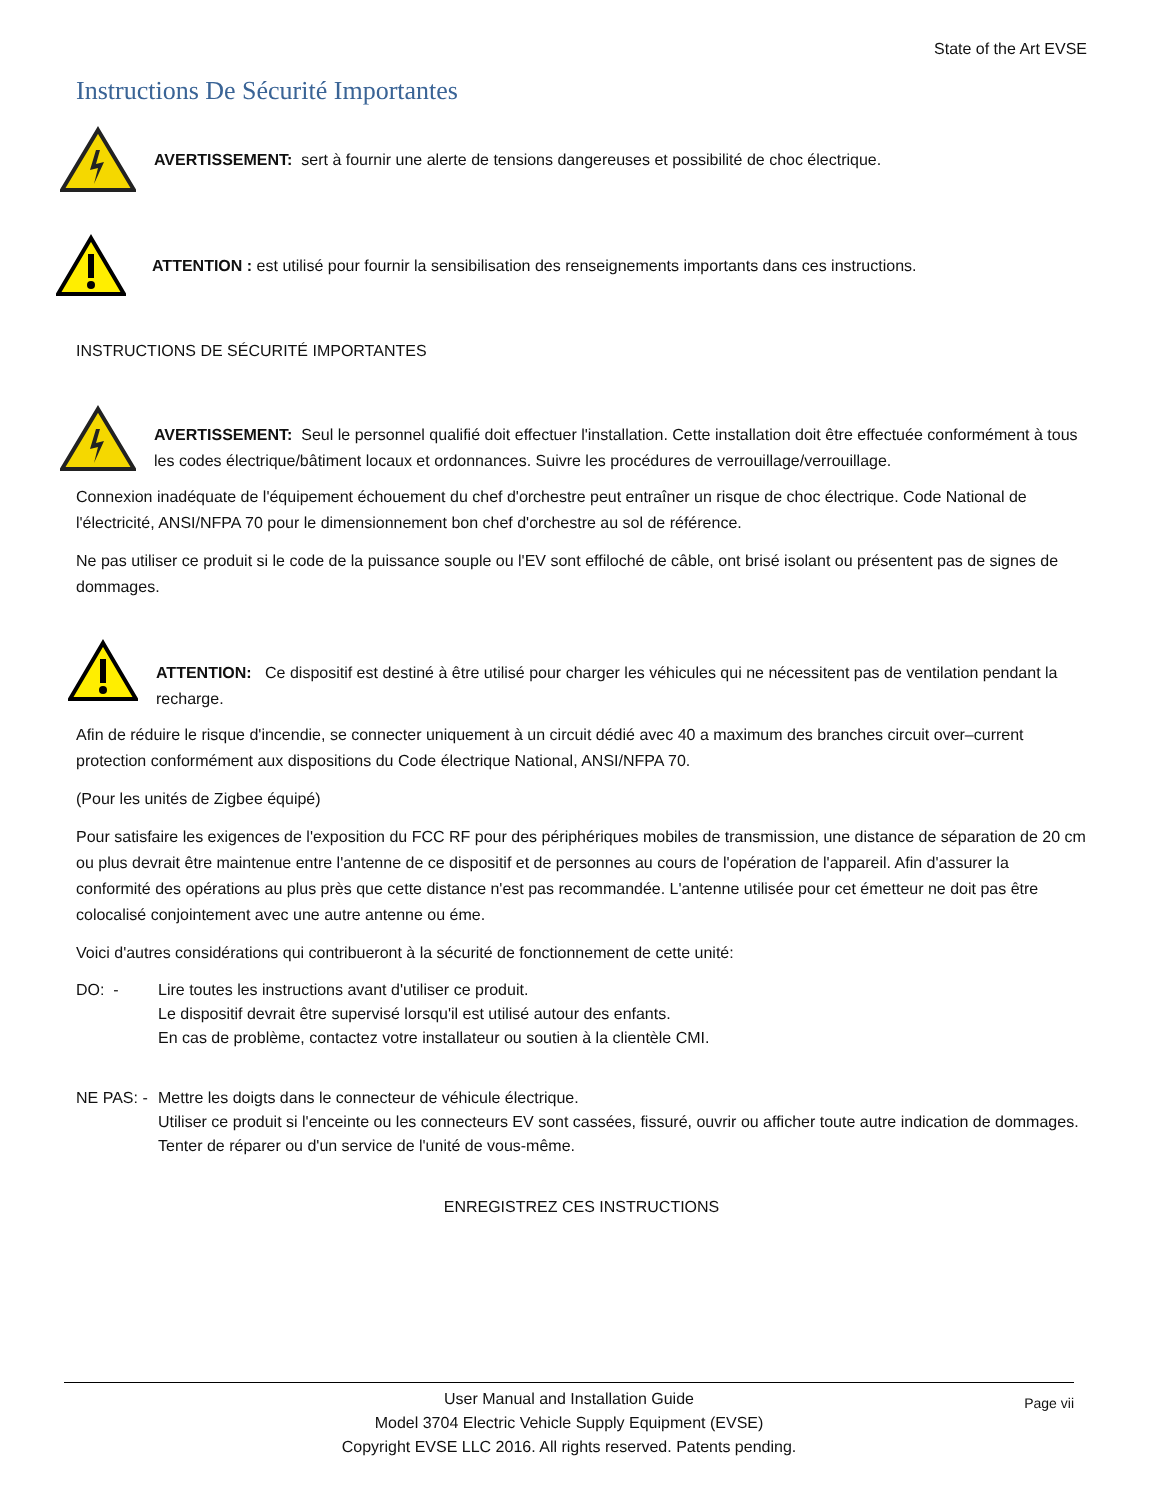State of the Art EVSE
Instructions De Sécurité Importantes
AVERTISSEMENT: sert à fournir une alerte de tensions dangereuses et possibilité de choc électrique.
ATTENTION : est utilisé pour fournir la sensibilisation des renseignements importants dans ces instructions.
INSTRUCTIONS DE SÉCURITÉ IMPORTANTES
AVERTISSEMENT: Seul le personnel qualifié doit effectuer l'installation. Cette installation doit être effectuée conformément à tous les codes électrique/bâtiment locaux et ordonnances. Suivre les procédures de verrouillage/verrouillage.
Connexion inadéquate de l'équipement échouement du chef d'orchestre peut entraîner un risque de choc électrique. Code National de l'électricité, ANSI/NFPA 70 pour le dimensionnement bon chef d'orchestre au sol de référence.
Ne pas utiliser ce produit si le code de la puissance souple ou l'EV sont effiloché de câble, ont brisé isolant ou présentent pas de signes de dommages.
ATTENTION: Ce dispositif est destiné à être utilisé pour charger les véhicules qui ne nécessitent pas de ventilation pendant la recharge.
Afin de réduire le risque d'incendie, se connecter uniquement à un circuit dédié avec 40 a maximum des branches circuit over–current protection conformément aux dispositions du Code électrique National, ANSI/NFPA 70.
(Pour les unités de Zigbee équipé)
Pour satisfaire les exigences de l'exposition du FCC RF pour des périphériques mobiles de transmission, une distance de séparation de 20 cm ou plus devrait être maintenue entre l'antenne de ce dispositif et de personnes au cours de l'opération de l'appareil. Afin d'assurer la conformité des opérations au plus près que cette distance n'est pas recommandée. L'antenne utilisée pour cet émetteur ne doit pas être colocalisé conjointement avec une autre antenne ou éme.
Voici d'autres considérations qui contribueront à la sécurité de fonctionnement de cette unité:
DO: - Lire toutes les instructions avant d'utiliser ce produit.
Le dispositif devrait être supervisé lorsqu'il est utilisé autour des enfants.
En cas de problème, contactez votre installateur ou soutien à la clientèle CMI.
NE PAS: -
Mettre les doigts dans le connecteur de véhicule électrique.
Utiliser ce produit si l'enceinte ou les connecteurs EV sont cassées, fissuré, ouvrir ou afficher toute autre indication de dommages.
Tenter de réparer ou d'un service de l'unité de vous-même.
ENREGISTREZ CES INSTRUCTIONS
Page vii User Manual and Installation Guide
Model 3704 Electric Vehicle Supply Equipment (EVSE)
Copyright EVSE LLC 2016. All rights reserved. Patents pending.